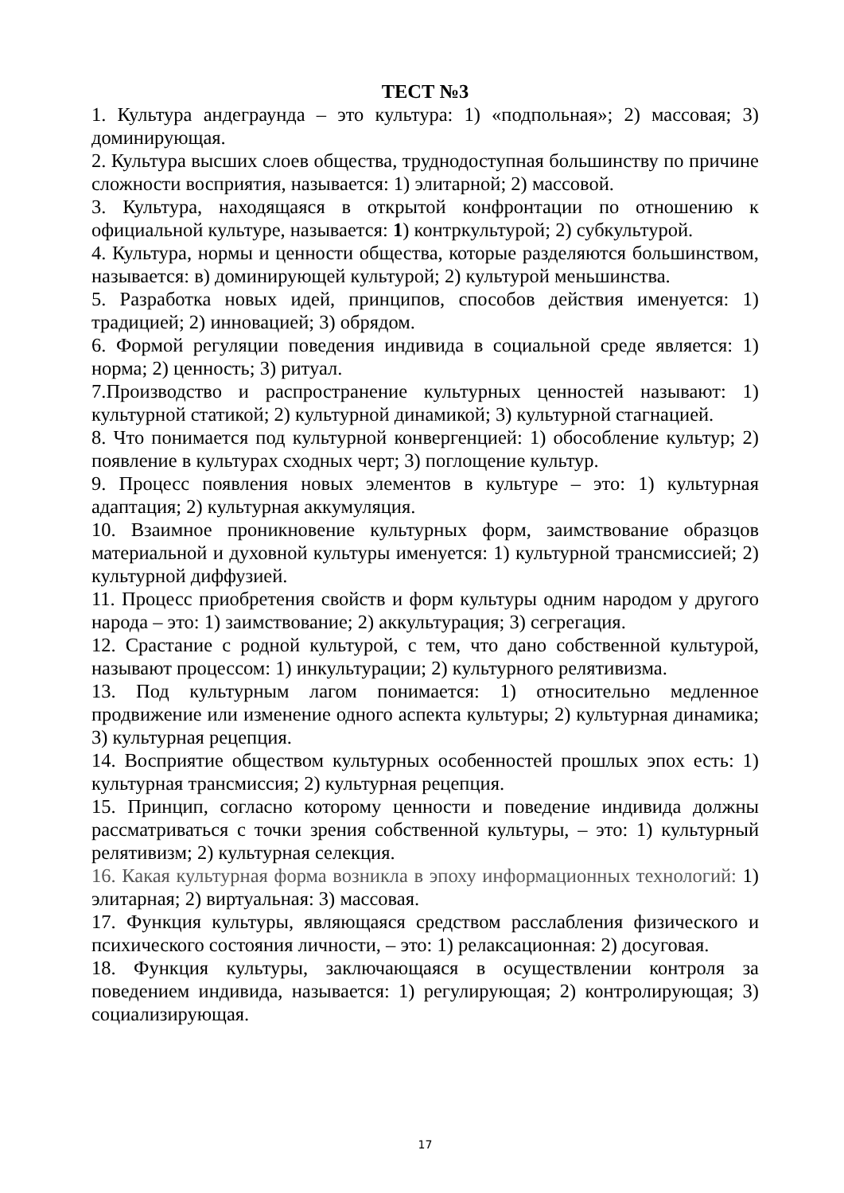ТЕСТ №3
1. Культура андеграунда – это культура: 1) «подпольная»; 2) массовая; 3) доминирующая.
2. Культура высших слоев общества, труднодоступная большинству по причине сложности восприятия, называется: 1) элитарной; 2) массовой.
3. Культура, находящаяся в открытой конфронтации по отношению к официальной культуре, называется: 1) контркультурой; 2) субкультурой.
4. Культура, нормы и ценности общества, которые разделяются большинством, называется: в) доминирующей культурой; 2) культурой меньшинства.
5. Разработка новых идей, принципов, способов действия именуется: 1) традицией; 2) инновацией; 3) обрядом.
6. Формой регуляции поведения индивида в социальной среде является: 1) норма; 2) ценность; 3) ритуал.
7.Производство и распространение культурных ценностей называют: 1) культурной статикой; 2) культурной динамикой; 3) культурной стагнацией.
8. Что понимается под культурной конвергенцией: 1) обособление культур; 2) появление в культурах сходных черт; 3) поглощение культур.
9. Процесс появления новых элементов в культуре – это: 1) культурная адаптация; 2) культурная аккумуляция.
10. Взаимное проникновение культурных форм, заимствование образцов материальной и духовной культуры именуется: 1) культурной трансмиссией; 2) культурной диффузией.
11. Процесс приобретения свойств и форм культуры одним народом у другого народа – это: 1) заимствование; 2) аккультурация; 3) сегрегация.
12. Срастание с родной культурой, с тем, что дано собственной культурой, называют процессом: 1) инкультурации; 2) культурного релятивизма.
13. Под культурным лагом понимается: 1) относительно медленное продвижение или изменение одного аспекта культуры; 2) культурная динамика; 3) культурная рецепция.
14. Восприятие обществом культурных особенностей прошлых эпох есть: 1) культурная трансмиссия; 2) культурная рецепция.
15. Принцип, согласно которому ценности и поведение индивида должны рассматриваться с точки зрения собственной культуры, – это: 1) культурный релятивизм; 2) культурная селекция.
16. Какая культурная форма возникла в эпоху информационных технологий: 1) элитарная; 2) виртуальная: 3) массовая.
17. Функция культуры, являющаяся средством расслабления физического и психического состояния личности, – это: 1) релаксационная: 2) досуговая.
18. Функция культуры, заключающаяся в осуществлении контроля за поведением индивида, называется: 1) регулирующая; 2) контролирующая; 3) социализирующая.
17